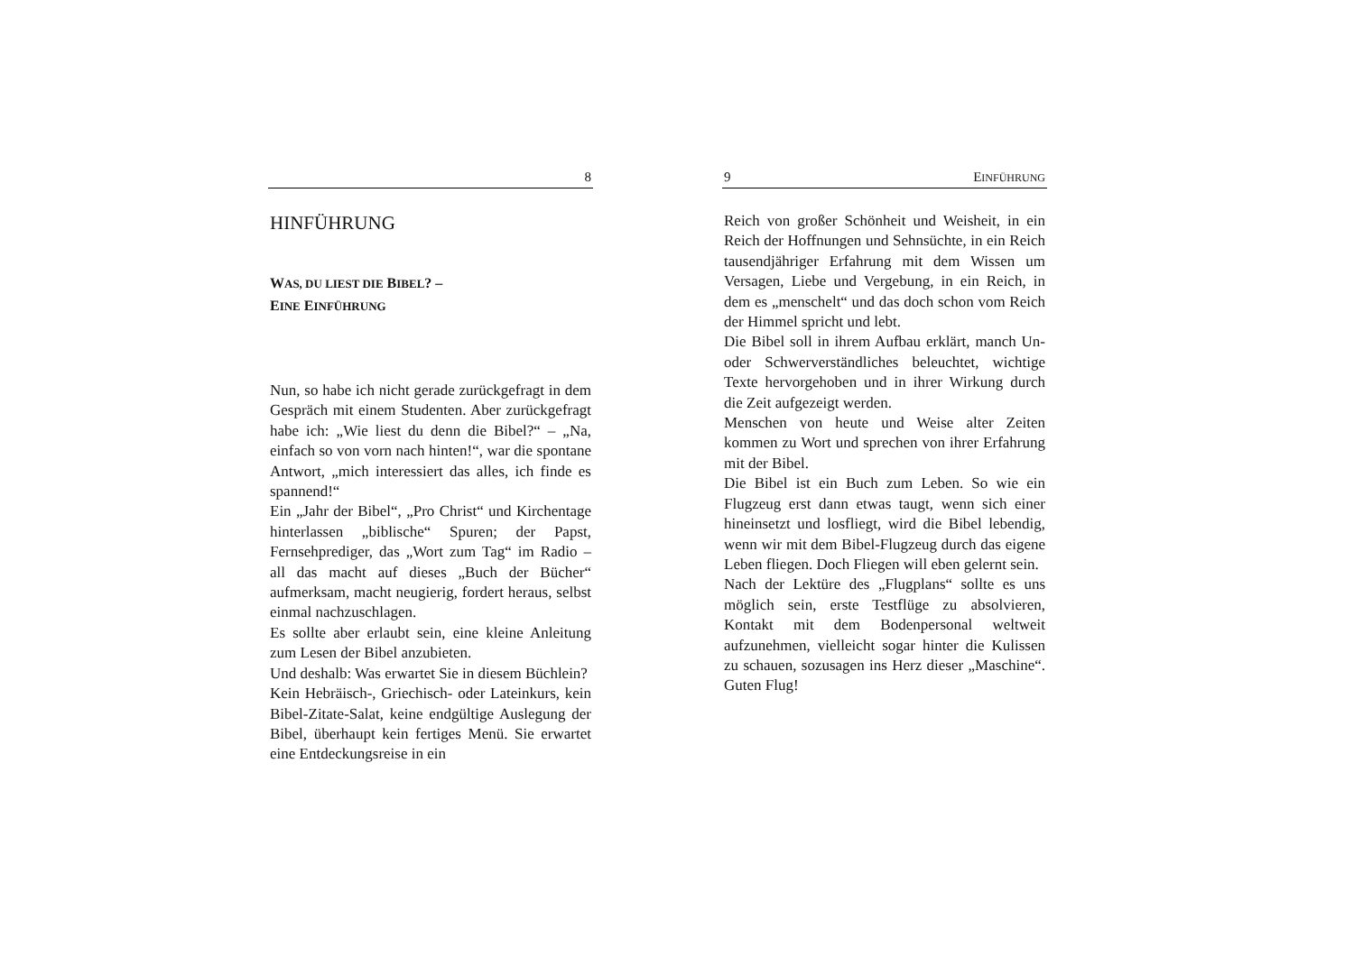8
HINFÜHRUNG
WAS, DU LIEST DIE BIBEL? –
EINE EINFÜHRUNG
Nun, so habe ich nicht gerade zurückgefragt in dem Gespräch mit einem Studenten. Aber zurückgefragt habe ich: „Wie liest du denn die Bibel?“ – „Na, einfach so von vorn nach hinten!“, war die spontane Antwort, „mich interessiert das alles, ich finde es spannend!“
Ein „Jahr der Bibel“, „Pro Christ“ und Kirchentage hinterlassen „biblische“ Spuren; der Papst, Fernsehprediger, das „Wort zum Tag“ im Radio – all das macht auf dieses „Buch der Bücher“ aufmerksam, macht neugierig, fordert heraus, selbst einmal nachzuschlagen.
Es sollte aber erlaubt sein, eine kleine Anleitung zum Lesen der Bibel anzubieten.
Und deshalb: Was erwartet Sie in diesem Büchlein?
Kein Hebräisch-, Griechisch- oder Lateinkurs, kein Bibel-Zitate-Salat, keine endgültige Auslegung der Bibel, überhaupt kein fertiges Menü. Sie erwartet eine Entdeckungsreise in ein
9 EINFÜHRUNG
Reich von großer Schönheit und Weisheit, in ein Reich der Hoffnungen und Sehnsüchte, in ein Reich tausendjähriger Erfahrung mit dem Wissen um Versagen, Liebe und Vergebung, in ein Reich, in dem es „menschelt“ und das doch schon vom Reich der Himmel spricht und lebt.
Die Bibel soll in ihrem Aufbau erklärt, manch Un- oder Schwerverständliches beleuchtet, wichtige Texte hervorgehoben und in ihrer Wirkung durch die Zeit aufgezeigt werden.
Menschen von heute und Weise alter Zeiten kommen zu Wort und sprechen von ihrer Erfahrung mit der Bibel.
Die Bibel ist ein Buch zum Leben. So wie ein Flugzeug erst dann etwas taugt, wenn sich einer hineinsetzt und losfliegt, wird die Bibel lebendig, wenn wir mit dem Bibel-Flugzeug durch das eigene Leben fliegen. Doch Fliegen will eben gelernt sein.
Nach der Lektüre des „Flugplans“ sollte es uns möglich sein, erste Testflüge zu absolvieren, Kontakt mit dem Bodenpersonal weltweit aufzunehmen, vielleicht sogar hinter die Kulissen zu schauen, sozusagen ins Herz dieser „Maschine“. Guten Flug!